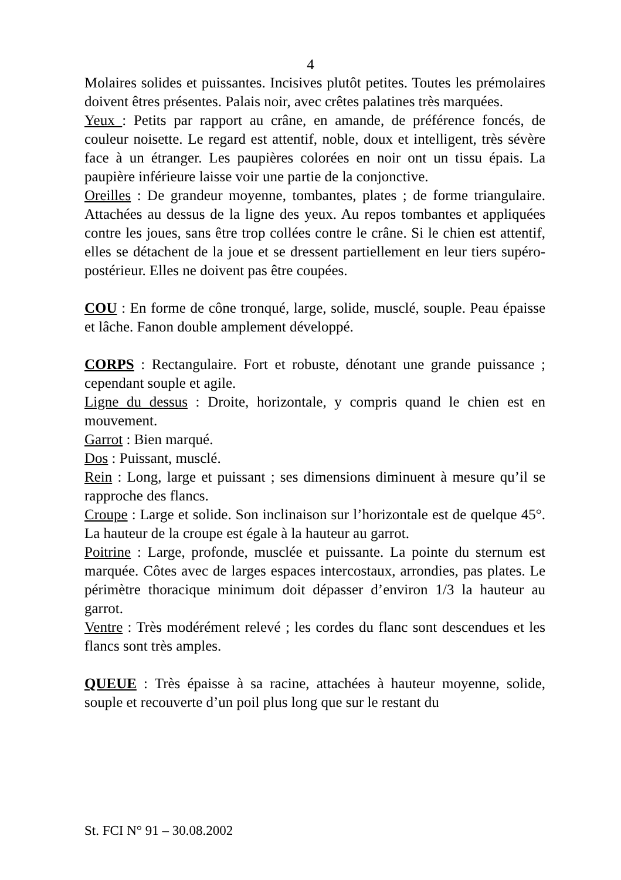4
Molaires solides et puissantes. Incisives plutôt petites. Toutes les prémolaires doivent êtres présentes. Palais noir, avec crêtes palatines très marquées.
Yeux : Petits par rapport au crâne, en amande, de préférence foncés, de couleur noisette. Le regard est attentif, noble, doux et intelligent, très sévère face à un étranger. Les paupières colorées en noir ont un tissu épais. La paupière inférieure laisse voir une partie de la conjonctive.
Oreilles : De grandeur moyenne, tombantes, plates ; de forme triangulaire. Attachées au dessus de la ligne des yeux. Au repos tombantes et appliquées contre les joues, sans être trop collées contre le crâne. Si le chien est attentif, elles se détachent de la joue et se dressent partiellement en leur tiers supéro-postérieur. Elles ne doivent pas être coupées.
COU : En forme de cône tronqué, large, solide, musclé, souple. Peau épaisse et lâche. Fanon double amplement développé.
CORPS : Rectangulaire. Fort et robuste, dénotant une grande puissance ; cependant souple et agile.
Ligne du dessus : Droite, horizontale, y compris quand le chien est en mouvement.
Garrot : Bien marqué.
Dos : Puissant, musclé.
Rein : Long, large et puissant ; ses dimensions diminuent à mesure qu’il se rapproche des flancs.
Croupe : Large et solide. Son inclinaison sur l’horizontale est de quelque 45°. La hauteur de la croupe est égale à la hauteur au garrot.
Poitrine : Large, profonde, musclée et puissante. La pointe du sternum est marquée. Côtes avec de larges espaces intercostaux, arrondies, pas plates. Le périmètre thoracique minimum doit dépasser d’environ 1/3 la hauteur au garrot.
Ventre : Très modérément relevé ; les cordes du flanc sont descendues et les flancs sont très amples.
QUEUE : Très épaisse à sa racine, attachées à hauteur moyenne, solide, souple et recouverte d’un poil plus long que sur le restant du
St. FCI N° 91 – 30.08.2002